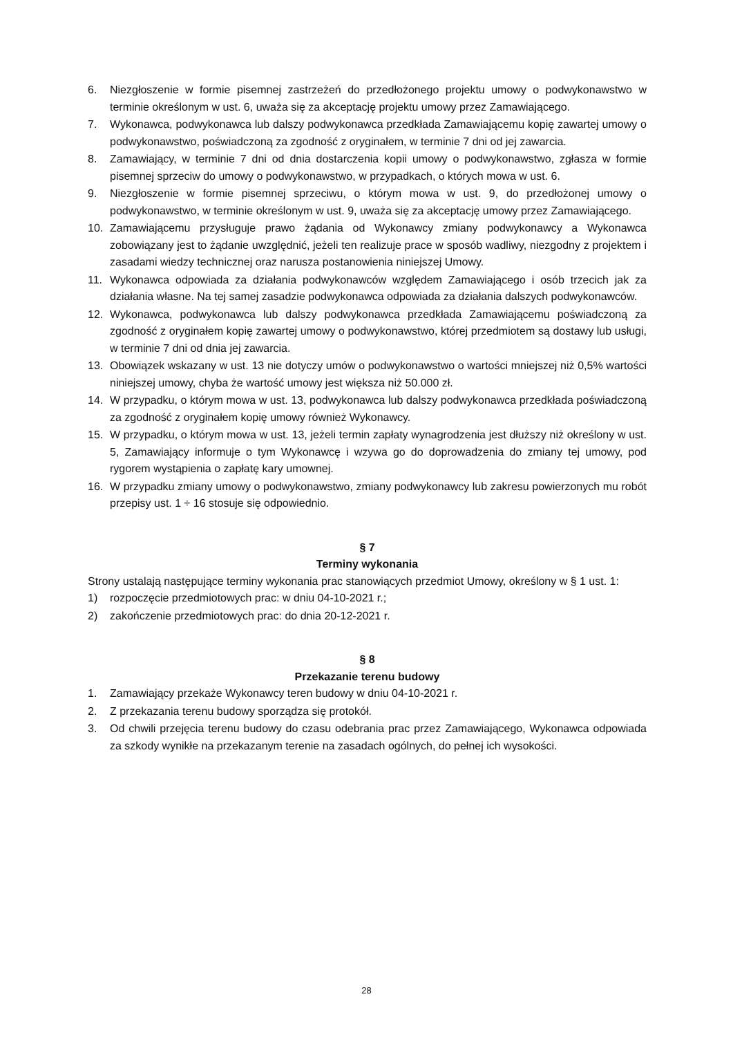6. Niezgłoszenie w formie pisemnej zastrzeżeń do przedłożonego projektu umowy o podwykonawstwo w terminie określonym w ust. 6, uważa się za akceptację projektu umowy przez Zamawiającego.
7. Wykonawca, podwykonawca lub dalszy podwykonawca przedkłada Zamawiającemu kopię zawartej umowy o podwykonawstwo, poświadczoną za zgodność z oryginałem, w terminie 7 dni od jej zawarcia.
8. Zamawiający, w terminie 7 dni od dnia dostarczenia kopii umowy o podwykonawstwo, zgłasza w formie pisemnej sprzeciw do umowy o podwykonawstwo, w przypadkach, o których mowa w ust. 6.
9. Niezgłoszenie w formie pisemnej sprzeciwu, o którym mowa w ust. 9, do przedłożonej umowy o podwykonawstwo, w terminie określonym w ust. 9, uważa się za akceptację umowy przez Zamawiającego.
10. Zamawiającemu przysługuje prawo żądania od Wykonawcy zmiany podwykonawcy a Wykonawca zobowiązany jest to żądanie uwzględnić, jeżeli ten realizuje prace w sposób wadliwy, niezgodny z projektem i zasadami wiedzy technicznej oraz narusza postanowienia niniejszej Umowy.
11. Wykonawca odpowiada za działania podwykonawców względem Zamawiającego i osób trzecich jak za działania własne. Na tej samej zasadzie podwykonawca odpowiada za działania dalszych podwykonawców.
12. Wykonawca, podwykonawca lub dalszy podwykonawca przedkłada Zamawiającemu poświadczoną za zgodność z oryginałem kopię zawartej umowy o podwykonawstwo, której przedmiotem są dostawy lub usługi, w terminie 7 dni od dnia jej zawarcia.
13. Obowiązek wskazany w ust. 13 nie dotyczy umów o podwykonawstwo o wartości mniejszej niż 0,5% wartości niniejszej umowy, chyba że wartość umowy jest większa niż 50.000 zł.
14. W przypadku, o którym mowa w ust. 13, podwykonawca lub dalszy podwykonawca przedkłada poświadczoną za zgodność z oryginałem kopię umowy również Wykonawcy.
15. W przypadku, o którym mowa w ust. 13, jeżeli termin zapłaty wynagrodzenia jest dłuższy niż określony w ust. 5, Zamawiający informuje o tym Wykonawcę i wzywa go do doprowadzenia do zmiany tej umowy, pod rygorem wystąpienia o zapłatę kary umownej.
16. W przypadku zmiany umowy o podwykonawstwo, zmiany podwykonawcy lub zakresu powierzonych mu robót przepisy ust. 1 ÷ 16 stosuje się odpowiednio.
§ 7
Terminy wykonania
Strony ustalają następujące terminy wykonania prac stanowiących przedmiot Umowy, określony w § 1 ust. 1:
1) rozpoczęcie przedmiotowych prac: w dniu 04-10-2021 r.;
2) zakończenie przedmiotowych prac: do dnia 20-12-2021 r.
§ 8
Przekazanie terenu budowy
1. Zamawiający przekaże Wykonawcy teren budowy w dniu 04-10-2021 r.
2. Z przekazania terenu budowy sporządza się protokół.
3. Od chwili przejęcia terenu budowy do czasu odebrania prac przez Zamawiającego, Wykonawca odpowiada za szkody wynikłe na przekazanym terenie na zasadach ogólnych, do pełnej ich wysokości.
28